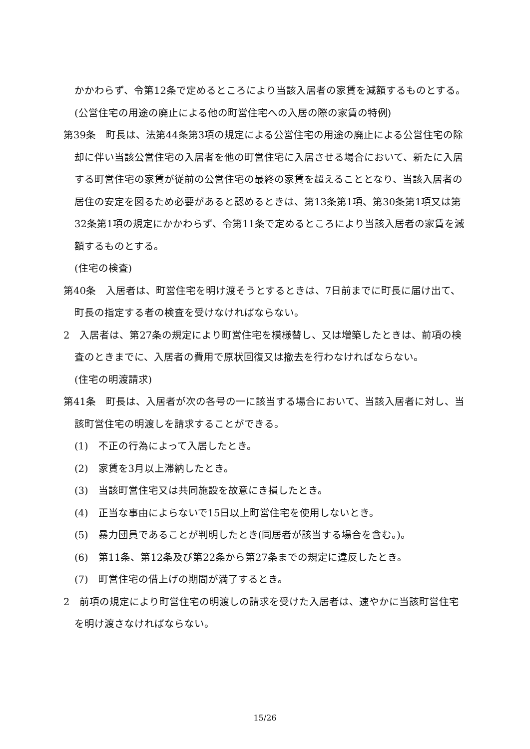かかわらず、令第12条で定めるところにより当該入居者の家賃を減額するものとする。
(公営住宅の用途の廃止による他の町営住宅への入居の際の家賃の特例)
第39条　町長は、法第44条第3項の規定による公営住宅の用途の廃止による公営住宅の除却に伴い当該公営住宅の入居者を他の町営住宅に入居させる場合において、新たに入居する町営住宅の家賃が従前の公営住宅の最終の家賃を超えることとなり、当該入居者の居住の安定を図るため必要があると認めるときは、第13条第1項、第30条第1項又は第32条第1項の規定にかかわらず、令第11条で定めるところにより当該入居者の家賃を減額するものとする。
(住宅の検査)
第40条　入居者は、町営住宅を明け渡そうとするときは、7日前までに町長に届け出て、町長の指定する者の検査を受けなければならない。
2　入居者は、第27条の規定により町営住宅を模様替し、又は増築したときは、前項の検査のときまでに、入居者の費用で原状回復又は撤去を行わなければならない。
(住宅の明渡請求)
第41条　町長は、入居者が次の各号の一に該当する場合において、当該入居者に対し、当該町営住宅の明渡しを請求することができる。
(1)　不正の行為によって入居したとき。
(2)　家賃を3月以上滞納したとき。
(3)　当該町営住宅又は共同施設を故意にき損したとき。
(4)　正当な事由によらないで15日以上町営住宅を使用しないとき。
(5)　暴力団員であることが判明したとき(同居者が該当する場合を含む。)。
(6)　第11条、第12条及び第22条から第27条までの規定に違反したとき。
(7)　町営住宅の借上げの期間が満了するとき。
2　前項の規定により町営住宅の明渡しの請求を受けた入居者は、速やかに当該町営住宅を明け渡さなければならない。
15/26